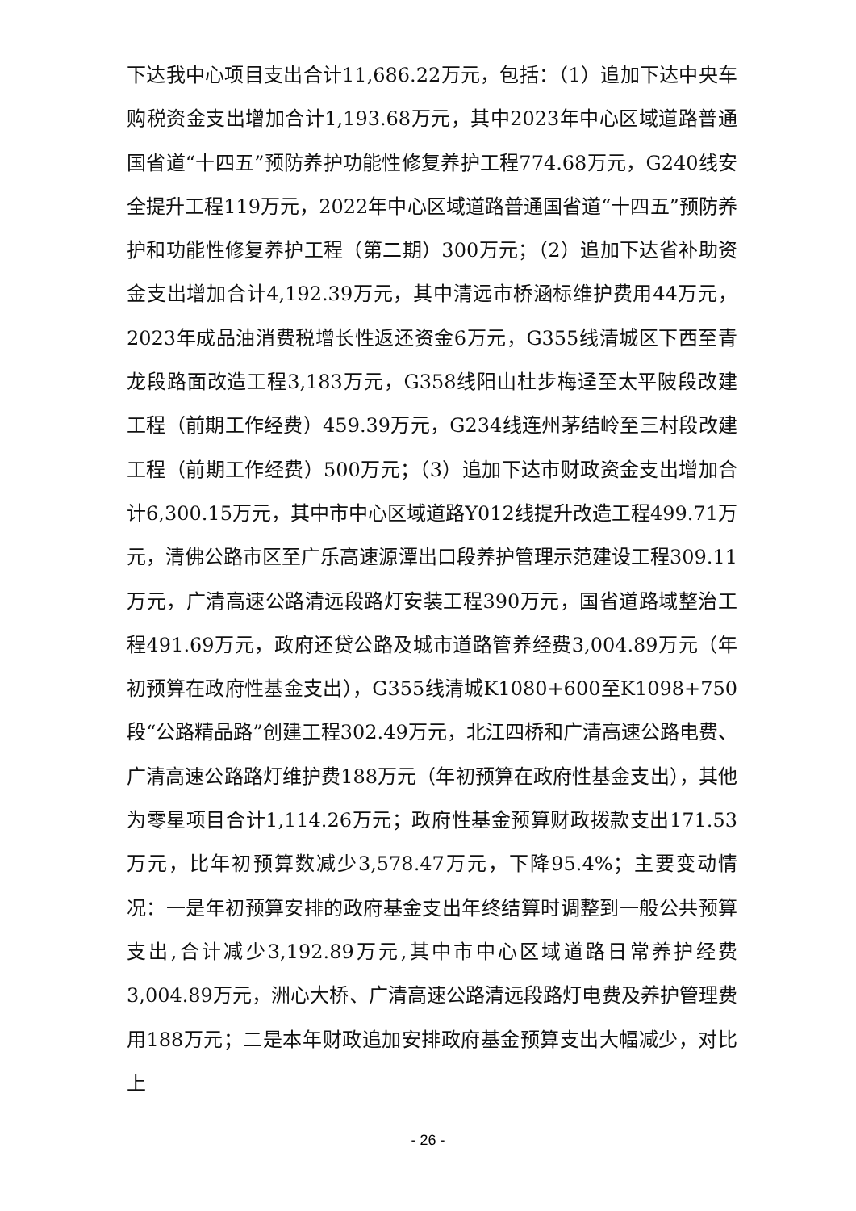下达我中心项目支出合计11,686.22万元，包括：（1）追加下达中央车购税资金支出增加合计1,193.68万元，其中2023年中心区域道路普通国省道“十四五”预防养护功能性修复养护工程774.68万元，G240线安全提升工程119万元，2022年中心区域道路普通国省道“十四五”预防养护和功能性修复养护工程（第二期）300万元；（2）追加下达省补助资金支出增加合计4,192.39万元，其中清远市桥涵标维护费用44万元，2023年成品油消费税增长性返还资金6万元，G355线清城区下西至青龙段路面改造工程3,183万元，G358线阳山杜步梅迳至太平陂段改建工程（前期工作经费）459.39万元，G234线连州茅结岭至三村段改建工程（前期工作经费）500万元；（3）追加下达市财政资金支出增加合计6,300.15万元，其中市中心区域道路Y012线提升改造工程499.71万元，清佛公路市区至广乐高速源潭出口段养护管理示范建设工程309.11万元，广清高速公路清远段路灯安装工程390万元，国省道路域整治工程491.69万元，政府还贷公路及城市道路管养经费3,004.89万元（年初预算在政府性基金支出），G355线清城K1080+600至K1098+750段“公路精品路”创建工程302.49万元，北江四桥和广清高速公路电费、广清高速公路路灯维护费188万元（年初预算在政府性基金支出），其他为零星项目合计1,114.26万元；政府性基金预算财政拨款支出171.53万元，比年初预算数减少3,578.47万元，下降95.4%；主要变动情况：一是年初预算安排的政府基金支出年终结算时调整到一般公共预算支出,合计减少3,192.89万元,其中市中心区域道路日常养护经费3,004.89万元，洲心大桥、广清高速公路清远段路灯电费及养护管理费用188万元；二是本年财政追加安排政府基金预算支出大幅减少，对比上
- 26 -